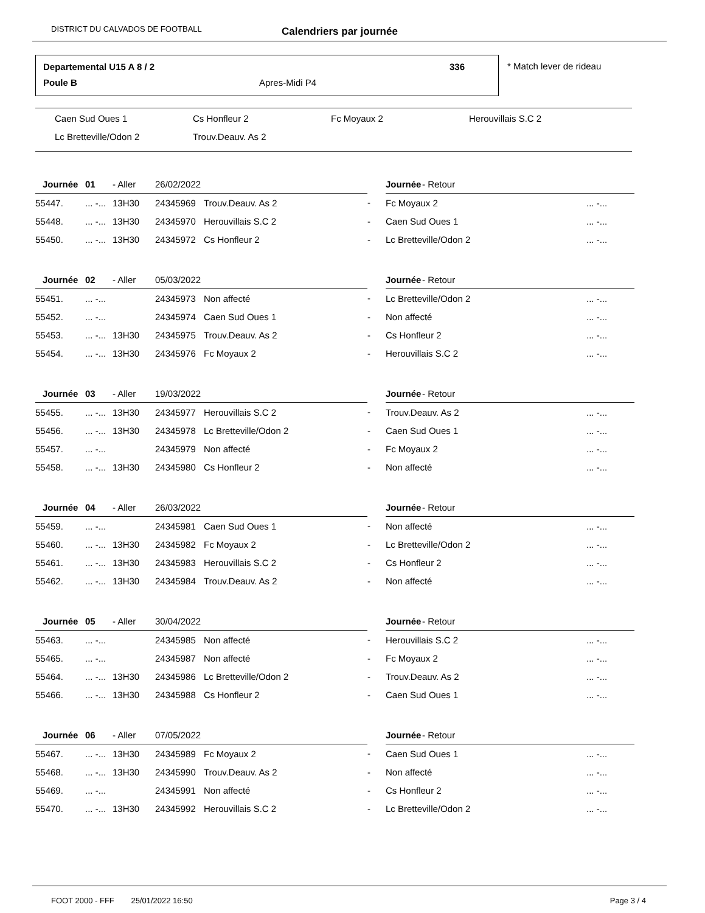DISTRICT DU CALVADOS DE FOOTBALL Calendriers par journée
Departemental U15 A 8 / 2 336
Poule B Apres-Midi P4
* Match lever de rideau
Caen Sud Oues 1 Cs Honfleur 2 Fc Moyaux 2 Herouvillais S.C 2
Lc Bretteville/Odon 2 Trouv.Deauv. As 2
| | Journée | 01 | - Aller | 26/02/2022 | | | | Journée | - Retour | |
| --- | --- | --- | --- | --- | --- | --- | --- | --- | --- | --- |
| 55447. | | ... -... | 13H30 | 24345969 | Trouv.Deauv. As 2 | | - | Fc Moyaux 2 | | ... -... |
| 55448. | | ... -... | 13H30 | 24345970 | Herouvillais S.C 2 | | - | Caen Sud Oues 1 | | ... -... |
| 55450. | | ... -... | 13H30 | 24345972 | Cs Honfleur 2 | | - | Lc Bretteville/Odon 2 | | ... -... |
| | Journée | 02 | - Aller | 05/03/2022 | | | | Journée | - Retour | |
| --- | --- | --- | --- | --- | --- | --- | --- | --- | --- | --- |
| 55451. | | ... -... | | 24345973 | Non affecté | | - | Lc Bretteville/Odon 2 | | ... -... |
| 55452. | | ... -... | | 24345974 | Caen Sud Oues 1 | | - | Non affecté | | ... -... |
| 55453. | | ... -... | 13H30 | 24345975 | Trouv.Deauv. As 2 | | - | Cs Honfleur 2 | | ... -... |
| 55454. | | ... -... | 13H30 | 24345976 | Fc Moyaux 2 | | - | Herouvillais S.C 2 | | ... -... |
| | Journée | 03 | - Aller | 19/03/2022 | | | | Journée | - Retour | |
| --- | --- | --- | --- | --- | --- | --- | --- | --- | --- | --- |
| 55455. | | ... -... | 13H30 | 24345977 | Herouvillais S.C 2 | | - | Trouv.Deauv. As 2 | | ... -... |
| 55456. | | ... -... | 13H30 | 24345978 | Lc Bretteville/Odon 2 | | - | Caen Sud Oues 1 | | ... -... |
| 55457. | | ... -... | | 24345979 | Non affecté | | - | Fc Moyaux 2 | | ... -... |
| 55458. | | ... -... | 13H30 | 24345980 | Cs Honfleur 2 | | - | Non affecté | | ... -... |
| | Journée | 04 | - Aller | 26/03/2022 | | | | Journée | - Retour | |
| --- | --- | --- | --- | --- | --- | --- | --- | --- | --- | --- |
| 55459. | | ... -... | | 24345981 | Caen Sud Oues 1 | | - | Non affecté | | ... -... |
| 55460. | | ... -... | 13H30 | 24345982 | Fc Moyaux 2 | | - | Lc Bretteville/Odon 2 | | ... -... |
| 55461. | | ... -... | 13H30 | 24345983 | Herouvillais S.C 2 | | - | Cs Honfleur 2 | | ... -... |
| 55462. | | ... -... | 13H30 | 24345984 | Trouv.Deauv. As 2 | | - | Non affecté | | ... -... |
| | Journée | 05 | - Aller | 30/04/2022 | | | | Journée | - Retour | |
| --- | --- | --- | --- | --- | --- | --- | --- | --- | --- | --- |
| 55463. | | ... -... | | 24345985 | Non affecté | | - | Herouvillais S.C 2 | | ... -... |
| 55465. | | ... -... | | 24345987 | Non affecté | | - | Fc Moyaux 2 | | ... -... |
| 55464. | | ... -... | 13H30 | 24345986 | Lc Bretteville/Odon 2 | | - | Trouv.Deauv. As 2 | | ... -... |
| 55466. | | ... -... | 13H30 | 24345988 | Cs Honfleur 2 | | - | Caen Sud Oues 1 | | ... -... |
| | Journée | 06 | - Aller | 07/05/2022 | | | | Journée | - Retour | |
| --- | --- | --- | --- | --- | --- | --- | --- | --- | --- | --- |
| 55467. | | ... -... | 13H30 | 24345989 | Fc Moyaux 2 | | - | Caen Sud Oues 1 | | ... -... |
| 55468. | | ... -... | 13H30 | 24345990 | Trouv.Deauv. As 2 | | - | Non affecté | | ... -... |
| 55469. | | ... -... | | 24345991 | Non affecté | | - | Cs Honfleur 2 | | ... -... |
| 55470. | | ... -... | 13H30 | 24345992 | Herouvillais S.C 2 | | - | Lc Bretteville/Odon 2 | | ... -... |
FOOT 2000 - FFF 25/01/2022 16:50 Page 3 / 4